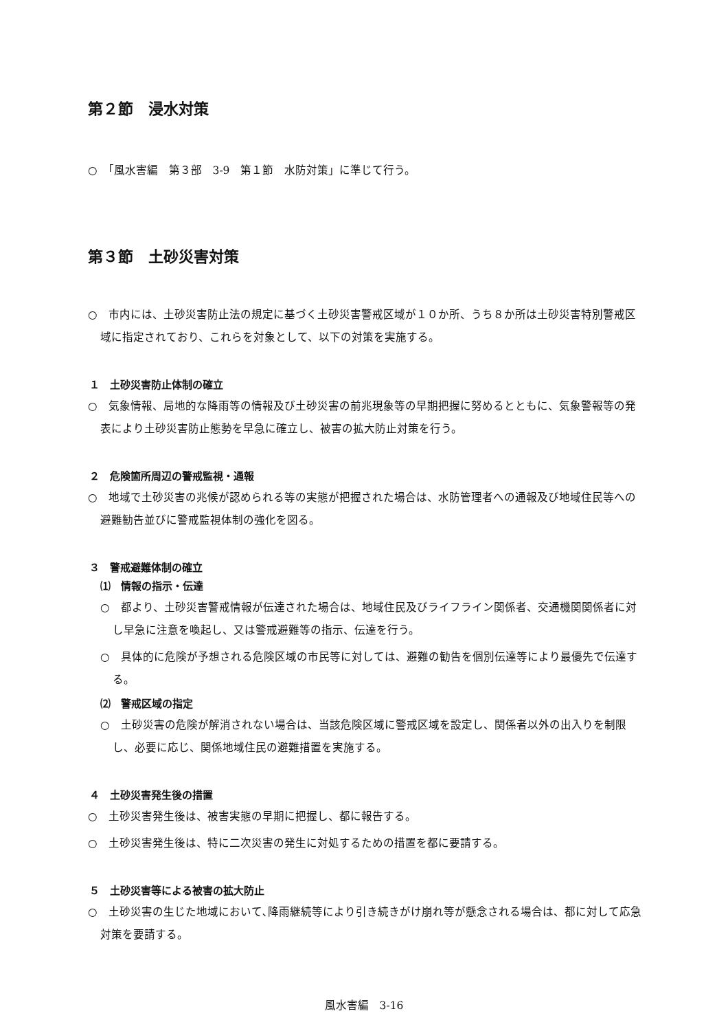第２節　浸水対策
○　「風水害編　第３部　3-9　第１節　水防対策」に準じて行う。
第３節　土砂災害対策
○　市内には、土砂災害防止法の規定に基づく土砂災害警戒区域が１０か所、うち８か所は土砂災害特別警戒区域に指定されており、これらを対象として、以下の対策を実施する。
１　土砂災害防止体制の確立
○　気象情報、局地的な降雨等の情報及び土砂災害の前兆現象等の早期把握に努めるとともに、気象警報等の発表により土砂災害防止態勢を早急に確立し、被害の拡大防止対策を行う。
２　危険箇所周辺の警戒監視・通報
○　地域で土砂災害の兆候が認められる等の実態が把握された場合は、水防管理者への通報及び地域住民等への避難勧告並びに警戒監視体制の強化を図る。
３　警戒避難体制の確立
⑴　情報の指示・伝達
○　都より、土砂災害警戒情報が伝達された場合は、地域住民及びライフライン関係者、交通機関関係者に対し早急に注意を喚起し、又は警戒避難等の指示、伝達を行う。
○　具体的に危険が予想される危険区域の市民等に対しては、避難の勧告を個別伝達等により最優先で伝達する。
⑵　警戒区域の指定
○　土砂災害の危険が解消されない場合は、当該危険区域に警戒区域を設定し、関係者以外の出入りを制限し、必要に応じ、関係地域住民の避難措置を実施する。
４　土砂災害発生後の措置
○　土砂災害発生後は、被害実態の早期に把握し、都に報告する。
○　土砂災害発生後は、特に二次災害の発生に対処するための措置を都に要請する。
５　土砂災害等による被害の拡大防止
○　土砂災害の生じた地域において､降雨継続等により引き続きがけ崩れ等が懸念される場合は、都に対して応急対策を要請する。
風水害編　3-16